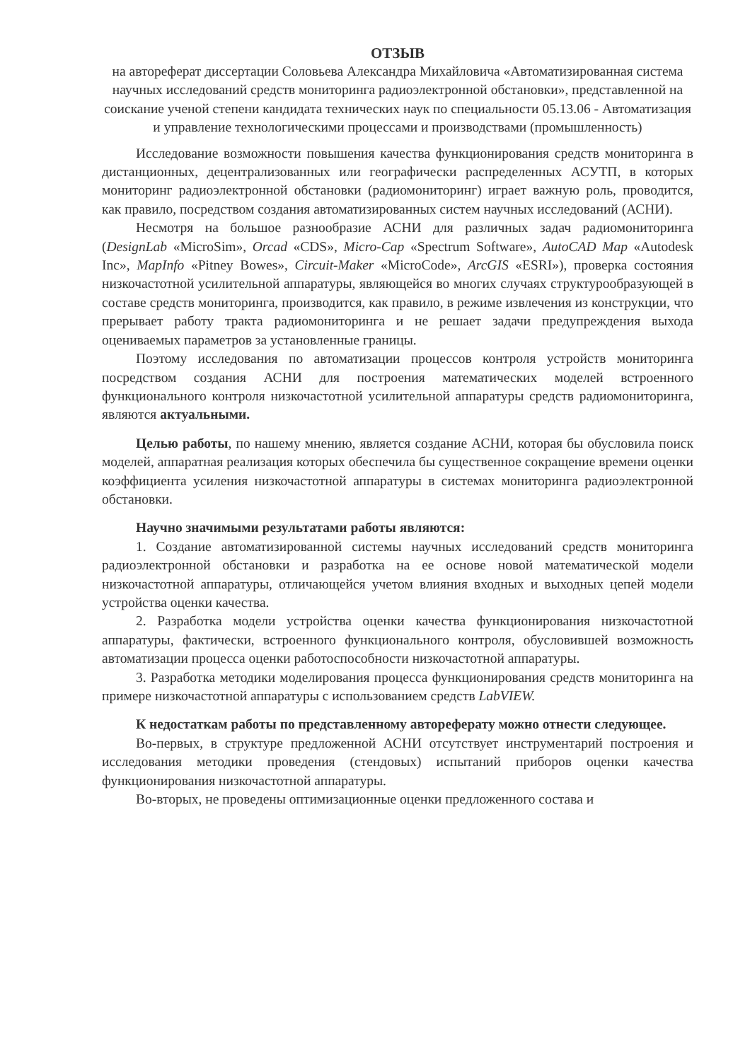ОТЗЫВ
на автореферат диссертации Соловьева Александра Михайловича «Автоматизированная система научных исследований средств мониторинга радиоэлектронной обстановки», представленной на соискание ученой степени кандидата технических наук по специальности 05.13.06 - Автоматизация и управление технологическими процессами и производствами (промышленность)
Исследование возможности повышения качества функционирования средств мониторинга в дистанционных, децентрализованных или географически распределенных АСУТП, в которых мониторинг радиоэлектронной обстановки (радиомониторинг) играет важную роль, проводится, как правило, посредством создания автоматизированных систем научных исследований (АСНИ).
Несмотря на большое разнообразие АСНИ для различных задач радиомониторинга (DesignLab «MicroSim», Orcad «CDS», Micro-Cap «Spectrum Software», AutoCAD Map «Autodesk Inc», MapInfo «Pitney Bowes», Circuit-Maker «MicroCode», ArcGIS «ESRI»), проверка состояния низкочастотной усилительной аппаратуры, являющейся во многих случаях структурообразующей в составе средств мониторинга, производится, как правило, в режиме извлечения из конструкции, что прерывает работу тракта радиомониторинга и не решает задачи предупреждения выхода оцениваемых параметров за установленные границы.
Поэтому исследования по автоматизации процессов контроля устройств мониторинга посредством создания АСНИ для построения математических моделей встроенного функционального контроля низкочастотной усилительной аппаратуры средств радиомониторинга, являются актуальными.
Целью работы, по нашему мнению, является создание АСНИ, которая бы обусловила поиск моделей, аппаратная реализация которых обеспечила бы существенное сокращение времени оценки коэффициента усиления низкочастотной аппаратуры в системах мониторинга радиоэлектронной обстановки.
Научно значимыми результатами работы являются:
1. Создание автоматизированной системы научных исследований средств мониторинга радиоэлектронной обстановки и разработка на ее основе новой математической модели низкочастотной аппаратуры, отличающейся учетом влияния входных и выходных цепей модели устройства оценки качества.
2. Разработка модели устройства оценки качества функционирования низкочастотной аппаратуры, фактически, встроенного функционального контроля, обусловившей возможность автоматизации процесса оценки работоспособности низкочастотной аппаратуры.
3. Разработка методики моделирования процесса функционирования средств мониторинга на примере низкочастотной аппаратуры с использованием средств LabVIEW.
К недостаткам работы по представленному автореферату можно отнести следующее.
Во-первых, в структуре предложенной АСНИ отсутствует инструментарий построения и исследования методики проведения (стендовых) испытаний приборов оценки качества функционирования низкочастотной аппаратуры.
Во-вторых, не проведены оптимизационные оценки предложенного состава и